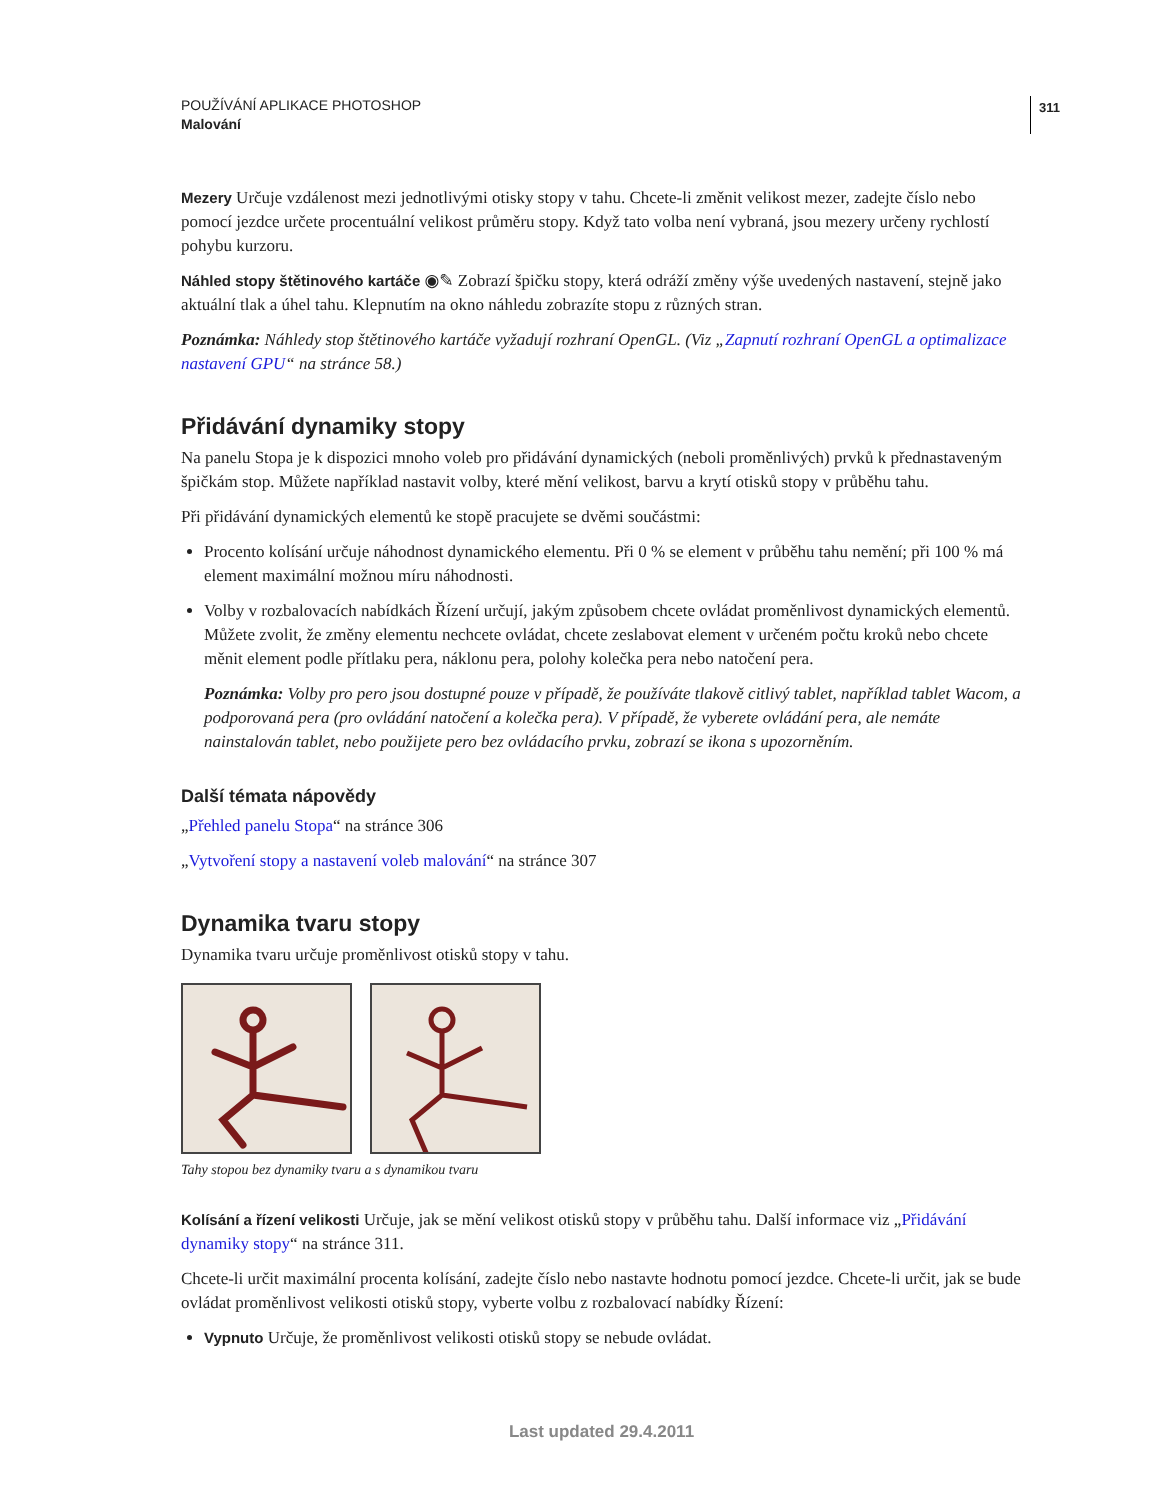311
POUŽÍVÁNÍ APLIKACE PHOTOSHOP
Malování
Mezery Určuje vzdálenost mezi jednotlivými otisky stopy v tahu. Chcete-li změnit velikost mezer, zadejte číslo nebo pomocí jezdce určete procentuální velikost průměru stopy. Když tato volba není vybraná, jsou mezery určeny rychlostí pohybu kurzoru.
Náhled stopy štětinového kartáče ◉✎ Zobrazí špičku stopy, která odráží změny výše uvedených nastavení, stejně jako aktuální tlak a úhel tahu. Klepnutím na okno náhledu zobrazíte stopu z různých stran.
Poznámka: Náhledy stop štětinového kartáče vyžadují rozhraní OpenGL. (Viz „Zapnutí rozhraní OpenGL a optimalizace nastavení GPU“ na stránce 58.)
Přidávání dynamiky stopy
Na panelu Stopa je k dispozici mnoho voleb pro přidávání dynamických (neboli proměnlivých) prvků k přednastaveným špičkám stop. Můžete například nastavit volby, které mění velikost, barvu a krytí otisků stopy v průběhu tahu.
Při přidávání dynamických elementů ke stopě pracujete se dvěmi součástmi:
Procento kolísání určuje náhodnost dynamického elementu. Při 0 % se element v průběhu tahu nemění; při 100 % má element maximální možnou míru náhodnosti.
Volby v rozbalovacích nabídkách Řízení určují, jakým způsobem chcete ovládat proměnlivost dynamických elementů. Můžete zvolit, že změny elementu nechcete ovládat, chcete zeslabovat element v určeném počtu kroků nebo chcete měnit element podle přítlaku pera, náklonu pera, polohy kolečka pera nebo natočení pera.
Poznámka: Volby pro pero jsou dostupné pouze v případě, že používáte tlakově citlivý tablet, například tablet Wacom, a podporovaná pera (pro ovládání natočení a kolečka pera). V případě, že vyberete ovládání pera, ale nemáte nainstalován tablet, nebo použijete pero bez ovládacího prvku, zobrazí se ikona s upozorněním.
Další témata nápovědy
„Přehled panelu Stopa“ na stránce 306
„Vytvoření stopy a nastavení voleb malování“ na stránce 307
Dynamika tvaru stopy
Dynamika tvaru určuje proměnlivost otisků stopy v tahu.
Tahy stopou bez dynamiky tvaru a s dynamikou tvaru
Kolísání a řízení velikosti Určuje, jak se mění velikost otisků stopy v průběhu tahu. Další informace viz „Přidávání dynamiky stopy“ na stránce 311.
Chcete-li určit maximální procenta kolísání, zadejte číslo nebo nastavte hodnotu pomocí jezdce. Chcete-li určit, jak se bude ovládat proměnlivost velikosti otisků stopy, vyberte volbu z rozbalovací nabídky Řízení:
Vypnuto Určuje, že proměnlivost velikosti otisků stopy se nebude ovládat.
Last updated 29.4.2011